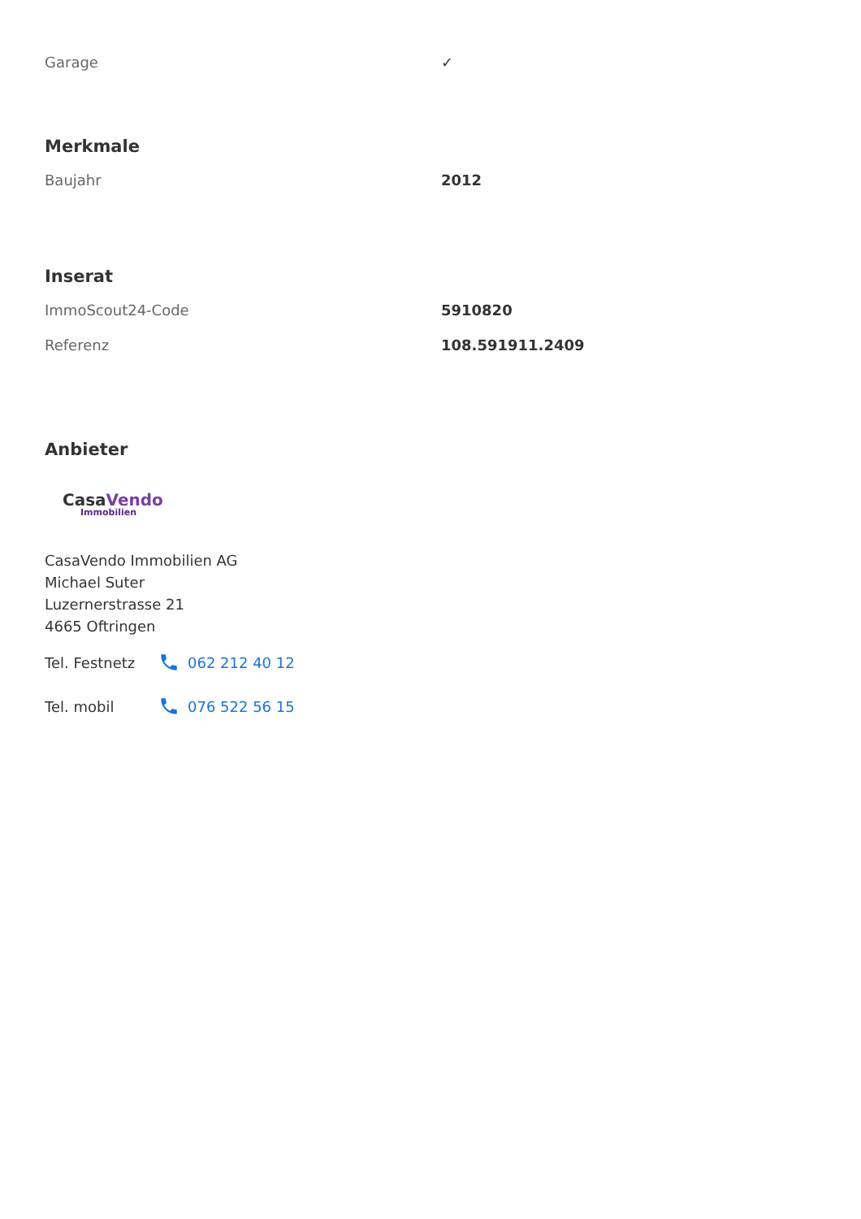| Garage | ✓ |
Merkmale
| Baujahr | 2012 |
Inserat
| ImmoScout24-Code | 5910820 |
| Referenz | 108.591911.2409 |
Anbieter
CasaVendo
Immobilien
CasaVendo Immobilien AG
Michael Suter
Luzernerstrasse 21
4665 Oftringen
Tel. Festnetz 062 212 40 12
Tel. mobil 076 522 56 15